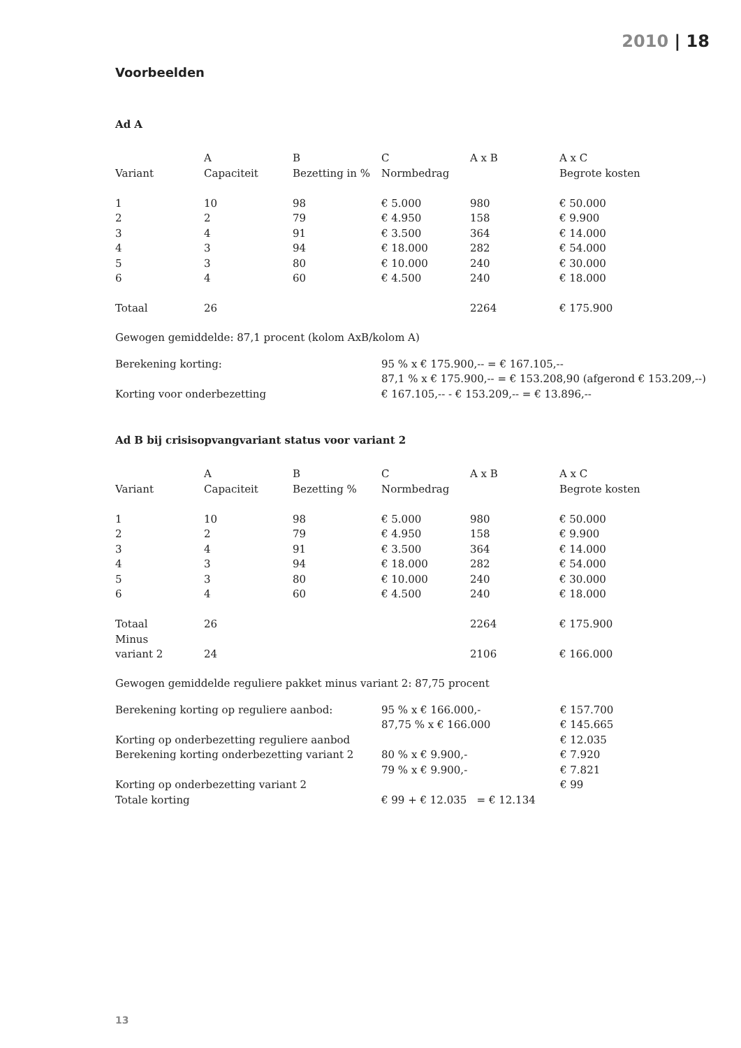2010 | 18
Voorbeelden
Ad A
| | A | B | C | A x B | A x C |
| Variant | Capaciteit | Bezetting in % | Normbedrag | | Begrote kosten |
| 1 | 10 | 98 | € 5.000 | 980 | € 50.000 |
| 2 | 2 | 79 | € 4.950 | 158 | € 9.900 |
| 3 | 4 | 91 | € 3.500 | 364 | € 14.000 |
| 4 | 3 | 94 | € 18.000 | 282 | € 54.000 |
| 5 | 3 | 80 | € 10.000 | 240 | € 30.000 |
| 6 | 4 | 60 | € 4.500 | 240 | € 18.000 |
| Totaal | 26 | | | 2264 | € 175.900 |
Gewogen gemiddelde: 87,1 procent (kolom AxB/kolom A)
| Berekening korting: | 95 % x € 175.900,-- = € 167.105,-- |
| | 87,1 % x € 175.900,-- = € 153.208,90 (afgerond € 153.209,--) |
| Korting voor onderbezetting | € 167.105,-- - € 153.209,-- = € 13.896,-- |
Ad B bij crisisopvangvariant status voor variant 2
| | A | B | C | A x B | A x C |
| Variant | Capaciteit | Bezetting % | Normbedrag | | Begrote kosten |
| 1 | 10 | 98 | € 5.000 | 980 | € 50.000 |
| 2 | 2 | 79 | € 4.950 | 158 | € 9.900 |
| 3 | 4 | 91 | € 3.500 | 364 | € 14.000 |
| 4 | 3 | 94 | € 18.000 | 282 | € 54.000 |
| 5 | 3 | 80 | € 10.000 | 240 | € 30.000 |
| 6 | 4 | 60 | € 4.500 | 240 | € 18.000 |
| Totaal | 26 | | | 2264 | € 175.900 |
| Minus | | | | | |
| variant 2 | 24 | | | 2106 | € 166.000 |
Gewogen gemiddelde reguliere pakket minus variant 2: 87,75 procent
| Berekening korting op reguliere aanbod: | 95 % x € 166.000,- | € 157.700 |
| | 87,75 % x € 166.000 | € 145.665 |
| Korting op onderbezetting reguliere aanbod | | € 12.035 |
| Berekening korting onderbezetting variant 2 | 80 % x € 9.900,- | € 7.920 |
| | 79 % x € 9.900,- | € 7.821 |
| Korting op onderbezetting variant 2 | | € 99 |
| Totale korting | € 99 + € 12.035 = € 12.134 | |
13